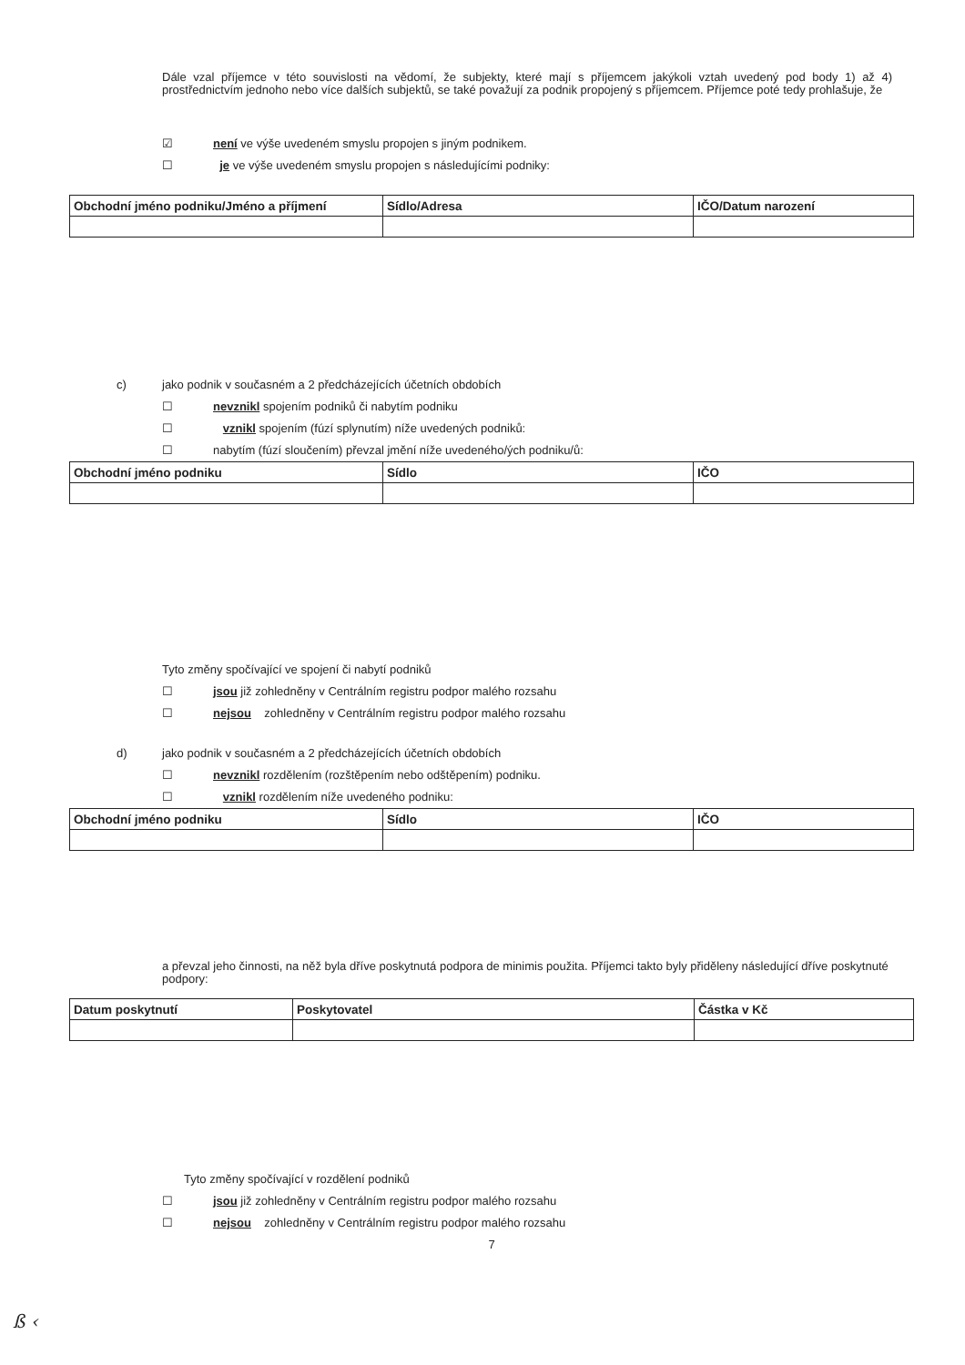Dále vzal příjemce v této souvislosti na vědomí, že subjekty, které mají s příjemcem jakýkoli vztah uvedený pod body 1) až 4) prostřednictvím jednoho nebo více dalších subjektů, se také považují za podnik propojený s příjemcem. Příjemce poté tedy prohlašuje, že
☑ není ve výše uvedeném smyslu propojen s jiným podnikem.
☐ je ve výše uvedeném smyslu propojen s následujícími podniky:
| Obchodní jméno podniku/Jméno a příjmení | Sídlo/Adresa | IČO/Datum narození |
| --- | --- | --- |
c) jako podnik v současném a 2 předcházejících účetních obdobích
☐ nevznikl spojením podniků či nabytím podniku
☐ vznikl spojením (fúzí splynutím) níže uvedených podniků:
☐ nabytím (fúzí sloučením) převzal jmění níže uvedeného/ých podniku/ů:
| Obchodní jméno podniku | Sídlo | IČO |
| --- | --- | --- |
Tyto změny spočívající ve spojení či nabytí podniků
☐ jsou již zohledněny v Centrálním registru podpor malého rozsahu
☐ nejsou zohledněny v Centrálním registru podpor malého rozsahu
d) jako podnik v současném a 2 předcházejících účetních obdobích
☐ nevznikl rozdělením (rozštěpením nebo odštěpením) podniku.
☐ vznikl rozdělením níže uvedeného podniku:
| Obchodní jméno podniku | Sídlo | IČO |
| --- | --- | --- |
a převzal jeho činnosti, na něž byla dříve poskytnutá podpora de minimis použita. Příjemci takto byly přiděleny následující dříve poskytnuté podpory:
| Datum poskytnutí | Poskytovatel | Částka v Kč |
| --- | --- | --- |
Tyto změny spočívající v rozdělení podniků
☐ jsou již zohledněny v Centrálním registru podpor malého rozsahu
☐ nejsou zohledněny v Centrálním registru podpor malého rozsahu
7
ß ‹